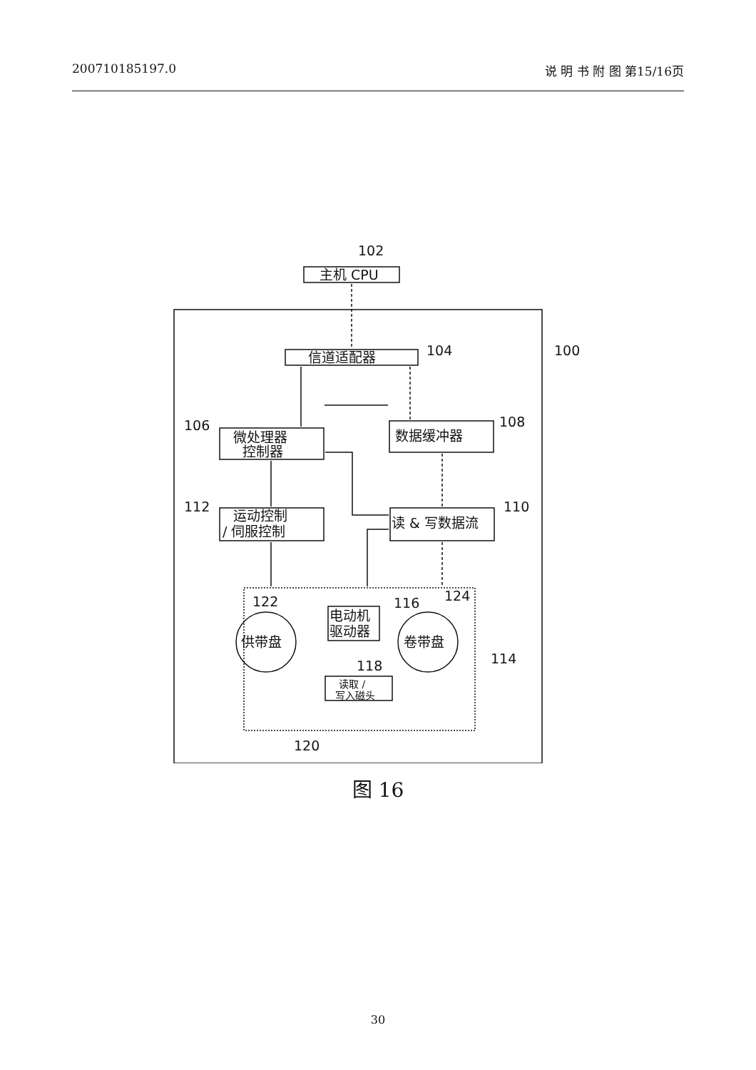200710185197.0 说 明 书 附 图 第15/16页
102
104
100
106
108
112
110
122
124
116
114
118
120
主机 CPU
信道适配器
微处理器
控制器
数据缓冲器
运动控制
/ 伺服控制
读 & 写数据流
电动机
驱动器
供带盘
卷带盘
读取 /
写入磁头
图 16
30